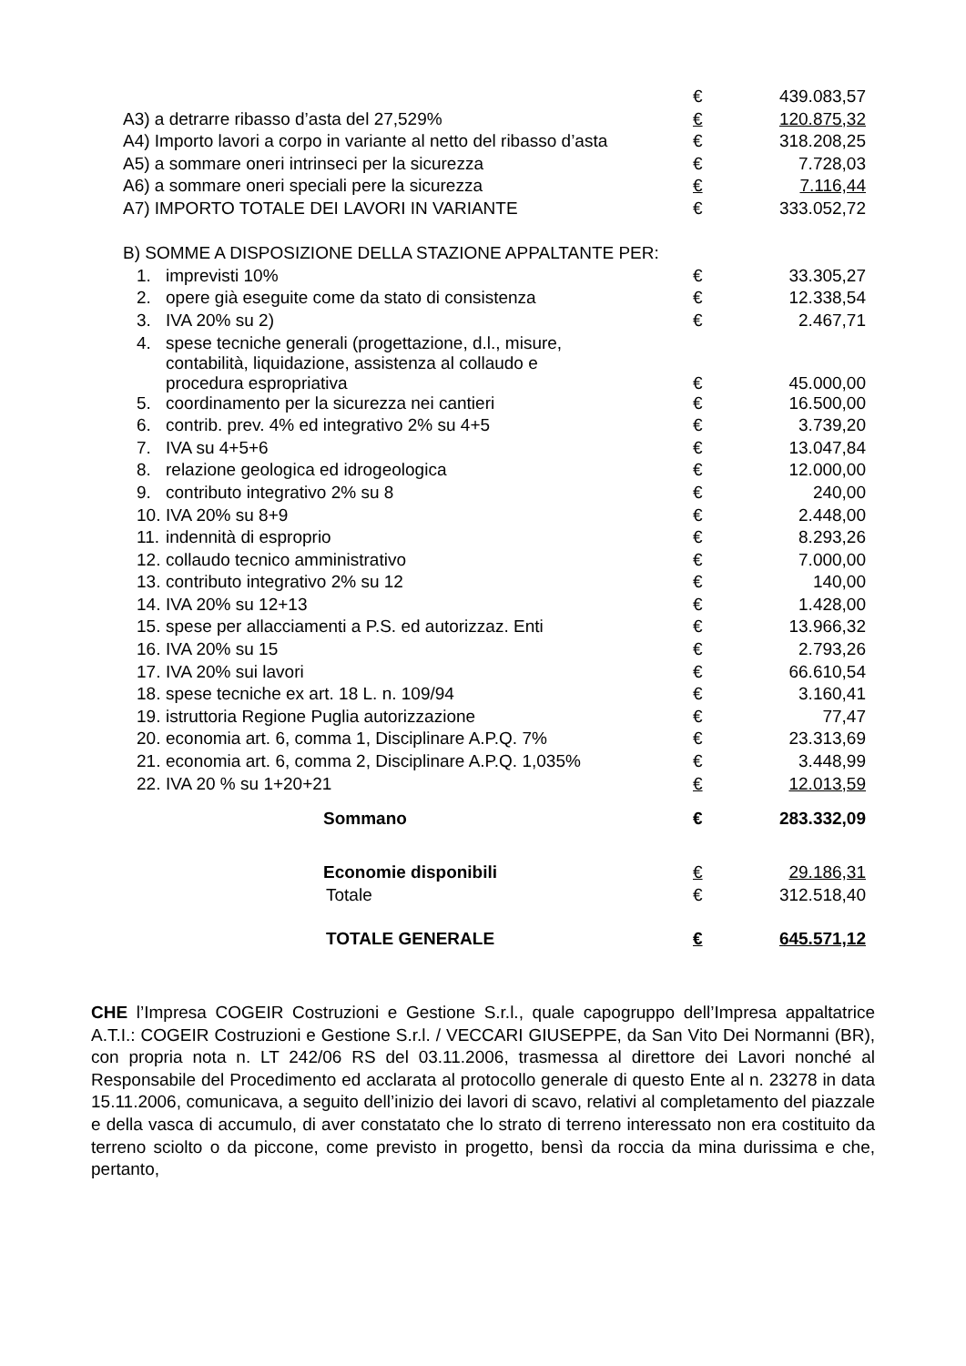| | € | 439.083,57 |
| A3) a detrarre ribasso d’asta del 27,529% | € | 120.875,32 |
| A4) Importo lavori a corpo in variante al netto del ribasso d’asta | € | 318.208,25 |
| A5) a sommare oneri intrinseci per la sicurezza | € | 7.728,03 |
| A6) a sommare oneri speciali pere la sicurezza | € | 7.116,44 |
| A7) IMPORTO TOTALE DEI LAVORI IN VARIANTE | € | 333.052,72 |
| B) SOMME A DISPOSIZIONE DELLA STAZIONE APPALTANTE PER: | | |
| 1. imprevisti 10% | € | 33.305,27 |
| 2. opere già eseguite come da stato di consistenza | € | 12.338,54 |
| 3. IVA 20% su 2) | € | 2.467,71 |
| 4. spese tecniche generali (progettazione, d.l., misure, contabilità, liquidazione, assistenza al collaudo e procedura espropriativa | € | 45.000,00 |
| 5. coordinamento per la sicurezza nei cantieri | € | 16.500,00 |
| 6. contrib. prev. 4% ed integrativo 2% su 4+5 | € | 3.739,20 |
| 7. IVA su 4+5+6 | € | 13.047,84 |
| 8. relazione geologica ed idrogeologica | € | 12.000,00 |
| 9. contributo integrativo 2% su 8 | € | 240,00 |
| 10. IVA 20% su 8+9 | € | 2.448,00 |
| 11. indennità di esproprio | € | 8.293,26 |
| 12. collaudo tecnico amministrativo | € | 7.000,00 |
| 13. contributo integrativo 2% su 12 | € | 140,00 |
| 14. IVA 20% su 12+13 | € | 1.428,00 |
| 15. spese per allacciamenti a P.S. ed autorizzaz. Enti | € | 13.966,32 |
| 16. IVA 20% su 15 | € | 2.793,26 |
| 17. IVA 20% sui lavori | € | 66.610,54 |
| 18. spese tecniche ex art. 18 L. n. 109/94 | € | 3.160,41 |
| 19. istruttoria Regione Puglia autorizzazione | € | 77,47 |
| 20. economia art. 6, comma 1, Disciplinare A.P.Q. 7% | € | 23.313,69 |
| 21. economia art. 6, comma 2, Disciplinare A.P.Q. 1,035% | € | 3.448,99 |
| 22. IVA 20 % su 1+20+21 | € | 12.013,59 |
| Sommano | € | 283.332,09 |
| Economie disponibili | € | 29.186,31 |
| Totale | € | 312.518,40 |
| TOTALE GENERALE | € | 645.571,12 |
CHE l’Impresa COGEIR Costruzioni e Gestione S.r.l., quale capogruppo dell’Impresa appaltatrice A.T.I.: COGEIR Costruzioni e Gestione S.r.l. / VECCARI GIUSEPPE, da San Vito Dei Normanni (BR), con propria nota n. LT 242/06 RS del 03.11.2006, trasmessa al direttore dei Lavori nonché al Responsabile del Procedimento ed acclarata al protocollo generale di questo Ente al n. 23278 in data 15.11.2006, comunicava, a seguito dell’inizio dei lavori di scavo, relativi al completamento del piazzale e della vasca di accumulo, di aver constatato che lo strato di terreno interessato non era costituito da terreno sciolto o da piccone, come previsto in progetto, bensì da roccia da mina durissima e che, pertanto,